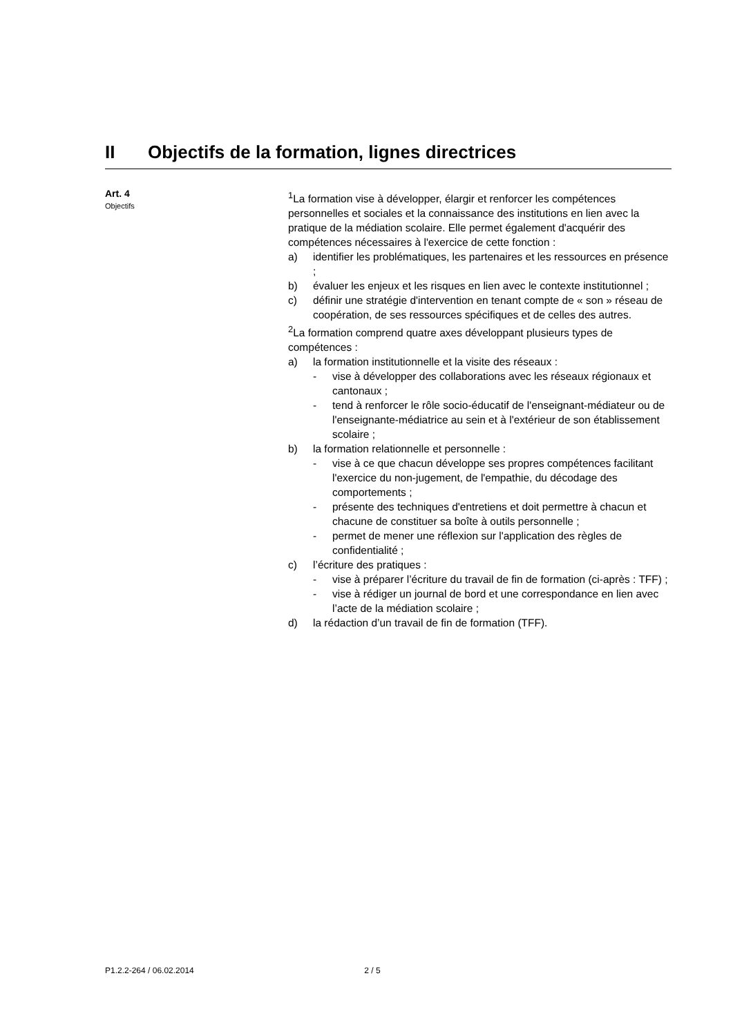II Objectifs de la formation, lignes directrices
Art. 4
Objectifs
<sup>1</sup> La formation vise à développer, élargir et renforcer les compétences personnelles et sociales et la connaissance des institutions en lien avec la pratique de la médiation scolaire. Elle permet également d'acquérir des compétences nécessaires à l'exercice de cette fonction :
a) identifier les problématiques, les partenaires et les ressources en présence ;
b) évaluer les enjeux et les risques en lien avec le contexte institutionnel ;
c) définir une stratégie d'intervention en tenant compte de « son » réseau de coopération, de ses ressources spécifiques et de celles des autres.
<sup>2</sup> La formation comprend quatre axes développant plusieurs types de compétences :
a) la formation institutionnelle et la visite des réseaux :
- vise à développer des collaborations avec les réseaux régionaux et cantonaux ;
- tend à renforcer le rôle socio-éducatif de l'enseignant-médiateur ou de l'enseignante-médiatrice au sein et à l'extérieur de son établissement scolaire ;
b) la formation relationnelle et personnelle :
- vise à ce que chacun développe ses propres compétences facilitant l'exercice du non-jugement, de l'empathie, du décodage des comportements ;
- présente des techniques d'entretiens et doit permettre à chacun et chacune de constituer sa boîte à outils personnelle ;
- permet de mener une réflexion sur l'application des règles de confidentialité ;
c) l’écriture des pratiques :
- vise à préparer l’écriture du travail de fin de formation (ci-après : TFF) ;
- vise à rédiger un journal de bord et une correspondance en lien avec l’acte de la médiation scolaire ;
d) la rédaction d’un travail de fin de formation (TFF).
P1.2.2-264 / 06.02.2014 2 / 5